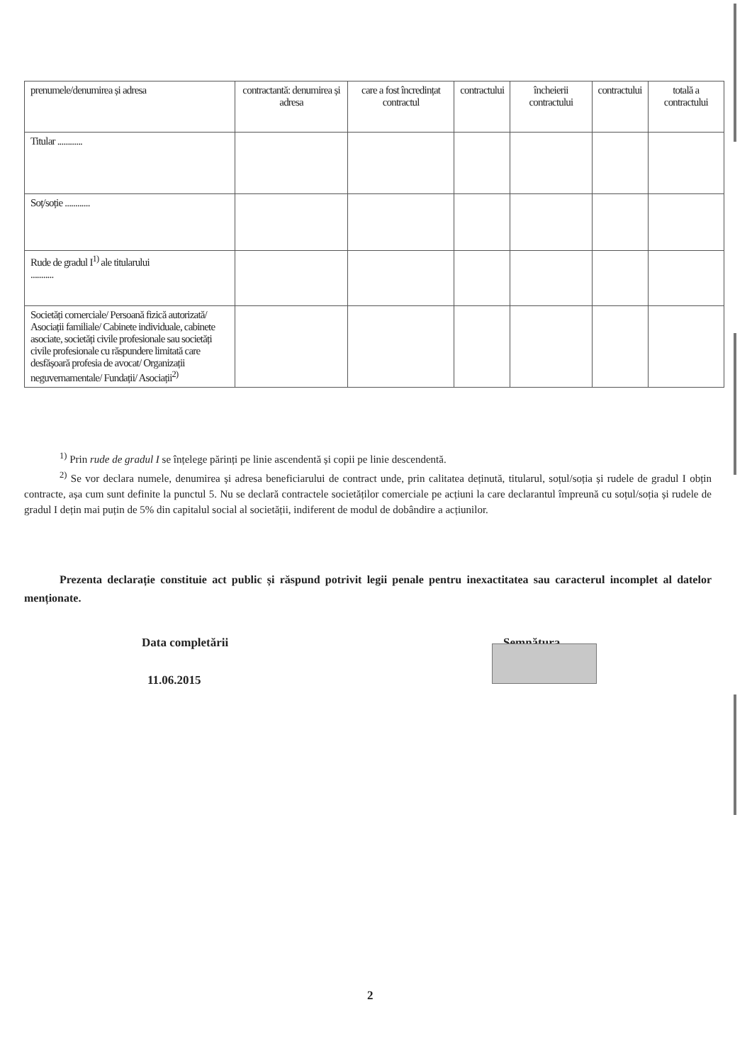| prenumele/denumirea și adresa | contractantă: denumirea și adresa | care a fost încredințat contractul | contractului | încheierii contractului | contractului | totală a contractului |
| Titular ............ | | | | | | |
| Soț/soție ............ | | | | | | |
| Rude de gradul I<sup>1)</sup> ale titularului ........... | | | | | | |
| Societăți comerciale/ Persoană fizică autorizată/ Asociații familiale/ Cabinete individuale, cabinete asociate, societăți civile profesionale sau societăți civile profesionale cu răspundere limitată care desfășoară profesia de avocat/ Organizații neguvernamentale/ Fundații/ Asociații<sup>2)</sup> | | | | | | |
<sup>1)</sup> Prin rude de gradul I se înțelege părinți pe linie ascendentă și copii pe linie descendentă.
<sup>2)</sup> Se vor declara numele, denumirea și adresa beneficiarului de contract unde, prin calitatea deținută, titularul, soțul/soția și rudele de gradul I obțin contracte, așa cum sunt definite la punctul 5. Nu se declară contractele societăților comerciale pe acțiuni la care declarantul împreună cu soțul/soția și rudele de gradul I dețin mai puțin de 5% din capitalul social al societății, indiferent de modul de dobândire a acțiunilor.
Prezenta declarație constituie act public și răspund potrivit legii penale pentru inexactitatea sau caracterul incomplet al datelor menționate.
Data completării
11.06.2015
Semnătura
2